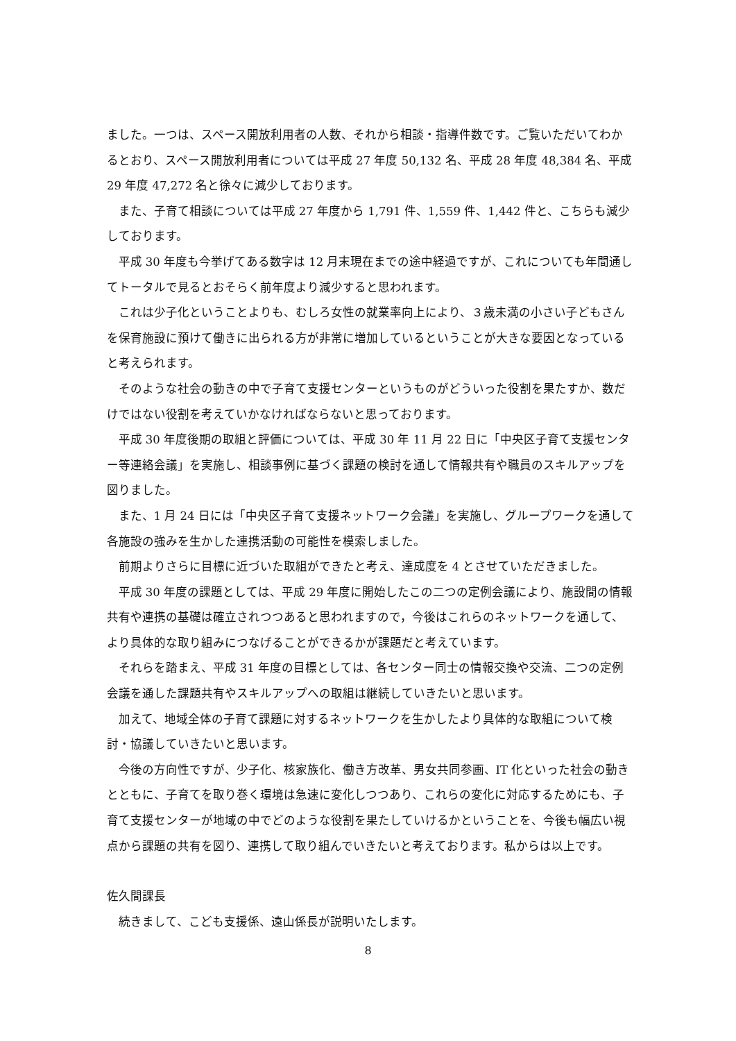ました。一つは、スペース開放利用者の人数、それから相談・指導件数です。ご覧いただいてわかるとおり、スペース開放利用者については平成 27 年度 50,132 名、平成 28 年度 48,384 名、平成 29 年度 47,272 名と徐々に減少しております。
また、子育て相談については平成 27 年度から 1,791 件、1,559 件、1,442 件と、こちらも減少しております。
平成 30 年度も今挙げてある数字は 12 月末現在までの途中経過ですが、これについても年間通してトータルで見るとおそらく前年度より減少すると思われます。
これは少子化ということよりも、むしろ女性の就業率向上により、３歳未満の小さい子どもさんを保育施設に預けて働きに出られる方が非常に増加しているということが大きな要因となっていると考えられます。
そのような社会の動きの中で子育て支援センターというものがどういった役割を果たすか、数だけではない役割を考えていかなければならないと思っております。
平成 30 年度後期の取組と評価については、平成 30 年 11 月 22 日に「中央区子育て支援センター等連絡会議」を実施し、相談事例に基づく課題の検討を通して情報共有や職員のスキルアップを図りました。
また、1 月 24 日には「中央区子育て支援ネットワーク会議」を実施し、グループワークを通して各施設の強みを生かした連携活動の可能性を模索しました。
前期よりさらに目標に近づいた取組ができたと考え、達成度を 4 とさせていただきました。
平成 30 年度の課題としては、平成 29 年度に開始したこの二つの定例会議により、施設間の情報共有や連携の基礎は確立されつつあると思われますので，今後はこれらのネットワークを通して、より具体的な取り組みにつなげることができるかが課題だと考えています。
それらを踏まえ、平成 31 年度の目標としては、各センター同士の情報交換や交流、二つの定例会議を通した課題共有やスキルアップへの取組は継続していきたいと思います。
加えて、地域全体の子育て課題に対するネットワークを生かしたより具体的な取組について検討・協議していきたいと思います。
今後の方向性ですが、少子化、核家族化、働き方改革、男女共同参画、IT 化といった社会の動きとともに、子育てを取り巻く環境は急速に変化しつつあり、これらの変化に対応するためにも、子育て支援センターが地域の中でどのような役割を果たしていけるかということを、今後も幅広い視点から課題の共有を図り、連携して取り組んでいきたいと考えております。私からは以上です。
佐久間課長
続きまして、こども支援係、遠山係長が説明いたします。
8